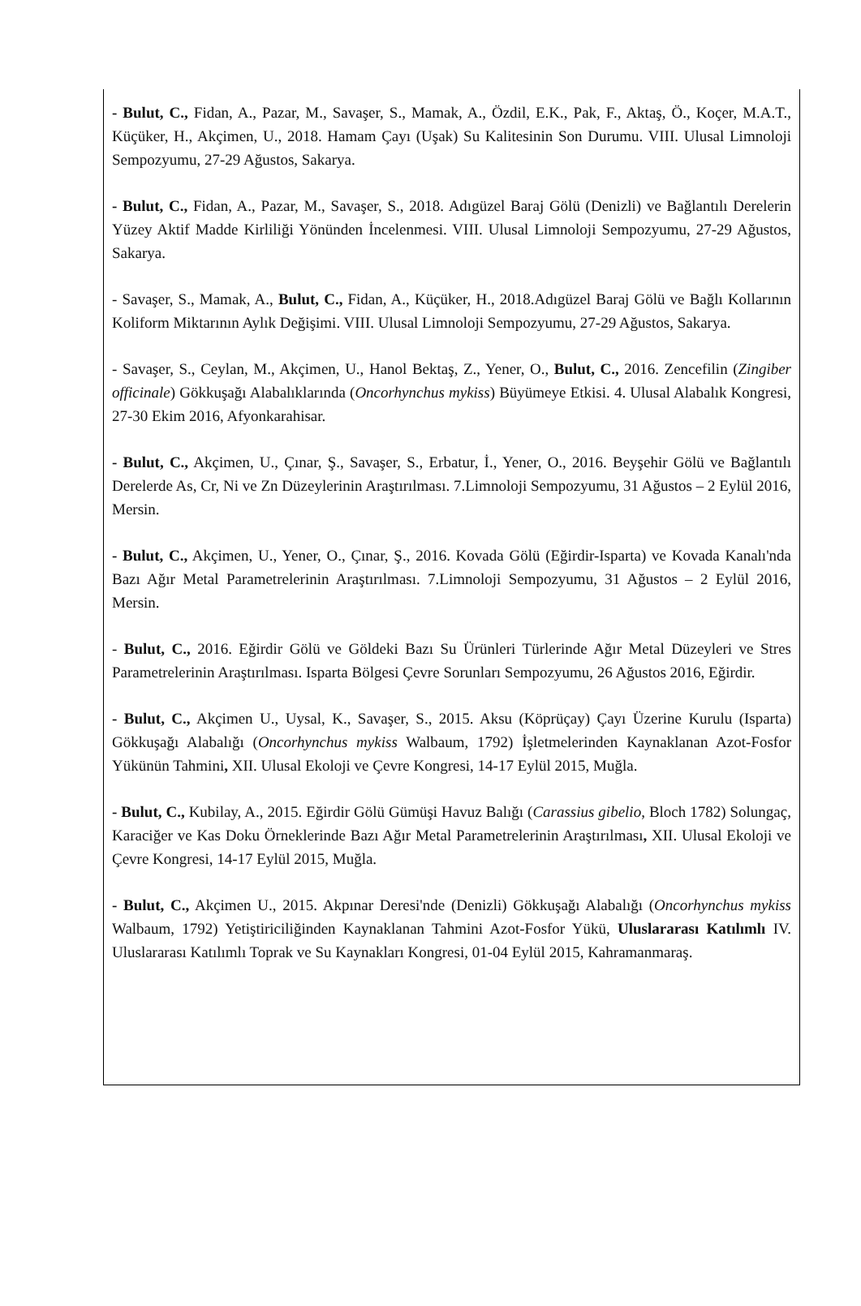- Bulut, C., Fidan, A., Pazar, M., Savaşer, S., Mamak, A., Özdil, E.K., Pak, F., Aktaş, Ö., Koçer, M.A.T., Küçüker, H., Akçimen, U., 2018. Hamam Çayı (Uşak) Su Kalitesinin Son Durumu. VIII. Ulusal Limnoloji Sempozyumu, 27-29 Ağustos, Sakarya.
- Bulut, C., Fidan, A., Pazar, M., Savaşer, S., 2018. Adıgüzel Baraj Gölü (Denizli) ve Bağlantılı Derelerin Yüzey Aktif Madde Kirliliği Yönünden İncelenmesi. VIII. Ulusal Limnoloji Sempozyumu, 27-29 Ağustos, Sakarya.
- Savaşer, S., Mamak, A., Bulut, C., Fidan, A., Küçüker, H., 2018.Adıgüzel Baraj Gölü ve Bağlı Kollarının Koliform Miktarının Aylık Değişimi. VIII. Ulusal Limnoloji Sempozyumu, 27-29 Ağustos, Sakarya.
- Savaşer, S., Ceylan, M., Akçimen, U., Hanol Bektaş, Z., Yener, O., Bulut, C., 2016. Zencefilin (Zingiber officinale) Gökkuşağı Alabalıklarında (Oncorhynchus mykiss) Büyümeye Etkisi. 4. Ulusal Alabalık Kongresi, 27-30 Ekim 2016, Afyonkarahisar.
- Bulut, C., Akçimen, U., Çınar, Ş., Savaşer, S., Erbatur, İ., Yener, O., 2016. Beyşehir Gölü ve Bağlantılı Derelerde As, Cr, Ni ve Zn Düzeylerinin Araştırılması. 7.Limnoloji Sempozyumu, 31 Ağustos – 2 Eylül 2016, Mersin.
- Bulut, C., Akçimen, U., Yener, O., Çınar, Ş., 2016. Kovada Gölü (Eğirdir-Isparta) ve Kovada Kanalı'nda Bazı Ağır Metal Parametrelerinin Araştırılması. 7.Limnoloji Sempozyumu, 31 Ağustos – 2 Eylül 2016, Mersin.
- Bulut, C., 2016. Eğirdir Gölü ve Göldeki Bazı Su Ürünleri Türlerinde Ağır Metal Düzeyleri ve Stres Parametrelerinin Araştırılması. Isparta Bölgesi Çevre Sorunları Sempozyumu, 26 Ağustos 2016, Eğirdir.
- Bulut, C., Akçimen U., Uysal, K., Savaşer, S., 2015. Aksu (Köprüçay) Çayı Üzerine Kurulu (Isparta) Gökkuşağı Alabalığı (Oncorhynchus mykiss Walbaum, 1792) İşletmelerinden Kaynaklanan Azot-Fosfor Yükünün Tahmini, XII. Ulusal Ekoloji ve Çevre Kongresi, 14-17 Eylül 2015, Muğla.
- Bulut, C., Kubilay, A., 2015. Eğirdir Gölü Gümüşi Havuz Balığı (Carassius gibelio, Bloch 1782) Solungaç, Karaciğer ve Kas Doku Örneklerinde Bazı Ağır Metal Parametrelerinin Araştırılması, XII. Ulusal Ekoloji ve Çevre Kongresi, 14-17 Eylül 2015, Muğla.
- Bulut, C., Akçimen U., 2015. Akpınar Deresi'nde (Denizli) Gökkuşağı Alabalığı (Oncorhynchus mykiss Walbaum, 1792) Yetiştiriciliğinden Kaynaklanan Tahmini Azot-Fosfor Yükü, Uluslararası Katılımlı IV. Uluslararası Katılımlı Toprak ve Su Kaynakları Kongresi, 01-04 Eylül 2015, Kahramanmaraş.